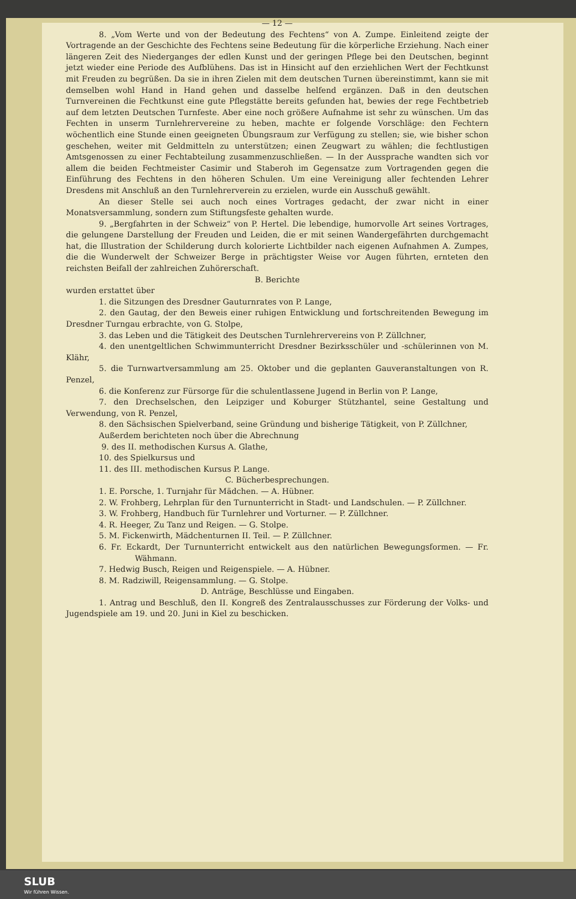— 12 —
8. „Vom Werte und von der Bedeutung des Fechtens“ von A. Zumpe. Einleitend zeigte der Vortragende an der Geschichte des Fechtens seine Bedeutung für die körperliche Erziehung. Nach einer längeren Zeit des Niederganges der edlen Kunst und der geringen Pflege bei den Deutschen, beginnt jetzt wieder eine Periode des Aufblühens. Das ist in Hinsicht auf den erziehlichen Wert der Fechtkunst mit Freuden zu begrüßen. Da sie in ihren Zielen mit dem deutschen Turnen übereinstimmt, kann sie mit demselben wohl Hand in Hand gehen und dasselbe helfend ergänzen. Daß in den deutschen Turnvereinen die Fechtkunst eine gute Pflegstätte bereits gefunden hat, bewies der rege Fechtbetrieb auf dem letzten Deutschen Turnfeste. Aber eine noch größere Aufnahme ist sehr zu wünschen. Um das Fechten in unserm Turnlehrervereine zu heben, machte er folgende Vorschläge: den Fechtern wöchentlich eine Stunde einen geeigneten Übungsraum zur Verfügung zu stellen; sie, wie bisher schon geschehen, weiter mit Geldmitteln zu unterstützen; einen Zeugwart zu wählen; die fechtlustigen Amtsgenossen zu einer Fechtabteilung zusammenzuschließen. — In der Aussprache wandten sich vor allem die beiden Fechtmeister Casimir und Staberoh im Gegensatze zum Vortragenden gegen die Einführung des Fechtens in den höheren Schulen. Um eine Vereinigung aller fechtenden Lehrer Dresdens mit Anschluß an den Turnlehrerverein zu erzielen, wurde ein Ausschuß gewählt.
An dieser Stelle sei auch noch eines Vortrages gedacht, der zwar nicht in einer Monatsversammlung, sondern zum Stiftungsfeste gehalten wurde.
9. „Bergfahrten in der Schweiz“ von P. Hertel. Die lebendige, humorvolle Art seines Vortrages, die gelungene Darstellung der Freuden und Leiden, die er mit seinen Wandergefährten durchgemacht hat, die Illustration der Schilderung durch kolorierte Lichtbilder nach eigenen Aufnahmen A. Zumpes, die die Wunderwelt der Schweizer Berge in prächtigster Weise vor Augen führten, ernteten den reichsten Beifall der zahlreichen Zuhörerschaft.
B. Berichte
wurden erstattet über
1. die Sitzungen des Dresdner Gauturnrates von P. Lange,
2. den Gautag, der den Beweis einer ruhigen Entwicklung und fortschreitenden Bewegung im Dresdner Turngau erbrachte, von G. Stolpe,
3. das Leben und die Tätigkeit des Deutschen Turnlehrervereins von P. Züllchner,
4. den unentgeltlichen Schwimmunterricht Dresdner Bezirksschüler und -schülerinnen von M. Klähr,
5. die Turnwartversammlung am 25. Oktober und die geplanten Gauveranstaltungen von R. Penzel,
6. die Konferenz zur Fürsorge für die schulentlassene Jugend in Berlin von P. Lange,
7. den Drechselschen, den Leipziger und Koburger Stützhantel, seine Gestaltung und Verwendung, von R. Penzel,
8. den Sächsischen Spielverband, seine Gründung und bisherige Tätigkeit, von P. Züllchner,
Außerdem berichteten noch über die Abrechnung
9. des II. methodischen Kursus A. Glathe,
10. des Spielkursus und
11. des III. methodischen Kursus P. Lange.
C. Bücherbesprechungen.
1. E. Porsche, 1. Turnjahr für Mädchen. — A. Hübner.
2. W. Frohberg, Lehrplan für den Turnunterricht in Stadt- und Landschulen. — P. Züllchner.
3. W. Frohberg, Handbuch für Turnlehrer und Vorturner. — P. Züllchner.
4. R. Heeger, Zu Tanz und Reigen. — G. Stolpe.
5. M. Fickenwirth, Mädchenturnen II. Teil. — P. Züllchner.
6. Fr. Eckardt, Der Turnunterricht entwickelt aus den natürlichen Bewegungsformen. — Fr. Wähmann.
7. Hedwig Busch, Reigen und Reigenspiele. — A. Hübner.
8. M. Radziwill, Reigensammlung. — G. Stolpe.
D. Anträge, Beschlüsse und Eingaben.
1. Antrag und Beschluß, den II. Kongreß des Zentralausschusses zur Förderung der Volks- und Jugendspiele am 19. und 20. Juni in Kiel zu beschicken.
SLUB
Wir führen Wissen.